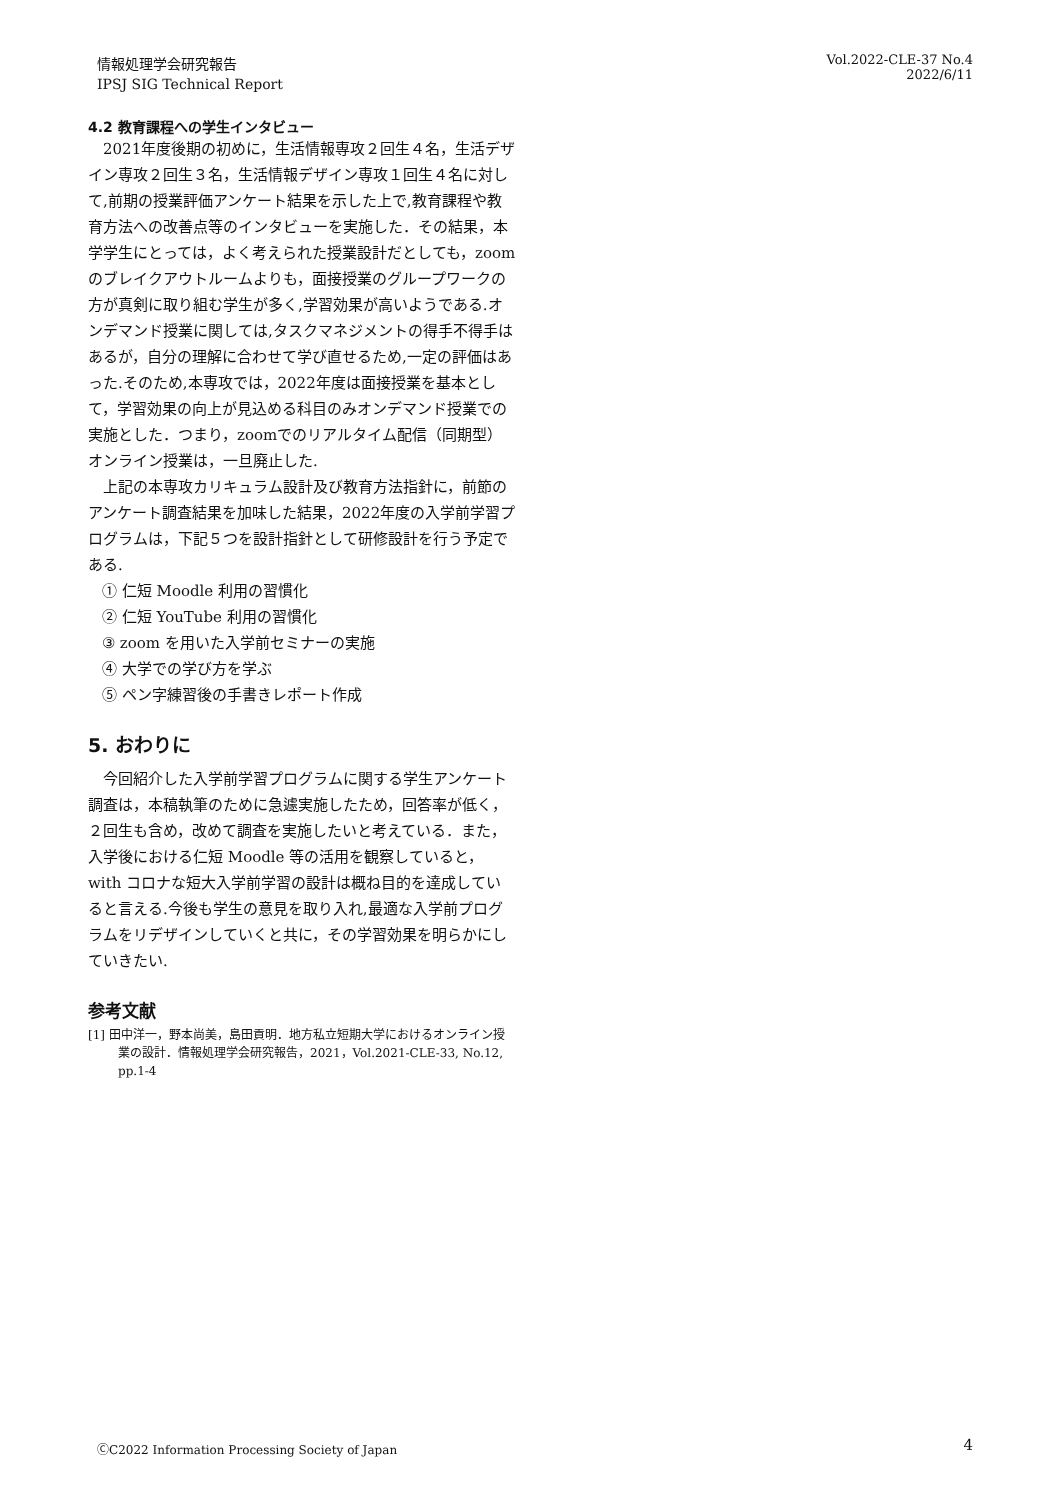情報処理学会研究報告
IPSJ SIG Technical Report
Vol.2022-CLE-37 No.4
2022/6/11
4.2 教育課程への学生インタビュー
2021年度後期の初めに，生活情報専攻２回生４名，生活デザイン専攻２回生３名，生活情報デザイン専攻１回生４名に対して,前期の授業評価アンケート結果を示した上で,教育課程や教育方法への改善点等のインタビューを実施した．その結果，本学学生にとっては，よく考えられた授業設計だとしても，zoomのブレイクアウトルームよりも，面接授業のグループワークの方が真剣に取り組む学生が多く,学習効果が高いようである.オンデマンド授業に関しては,タスクマネジメントの得手不得手はあるが，自分の理解に合わせて学び直せるため,一定の評価はあった.そのため,本専攻では，2022年度は面接授業を基本として，学習効果の向上が見込める科目のみオンデマンド授業での実施とした．つまり，zoomでのリアルタイム配信（同期型）オンライン授業は，一旦廃止した.
上記の本専攻カリキュラム設計及び教育方法指針に，前節のアンケート調査結果を加味した結果，2022年度の入学前学習プログラムは，下記５つを設計指針として研修設計を行う予定である.
① 仁短 Moodle 利用の習慣化
② 仁短 YouTube 利用の習慣化
③ zoom を用いた入学前セミナーの実施
④ 大学での学び方を学ぶ
⑤ ペン字練習後の手書きレポート作成
5. おわりに
今回紹介した入学前学習プログラムに関する学生アンケート調査は，本稿執筆のために急遽実施したため，回答率が低く，２回生も含め，改めて調査を実施したいと考えている．また，入学後における仁短 Moodle 等の活用を観察していると，with コロナな短大入学前学習の設計は概ね目的を達成していると言える.今後も学生の意見を取り入れ,最適な入学前プログラムをリデザインしていくと共に，その学習効果を明らかにしていきたい.
参考文献
[1] 田中洋一，野本尚美，島田貢明．地方私立短期大学におけるオンライン授業の設計．情報処理学会研究報告，2021，Vol.2021-CLE-33, No.12, pp.1-4
ⒸC2022 Information Processing Society of Japan
4